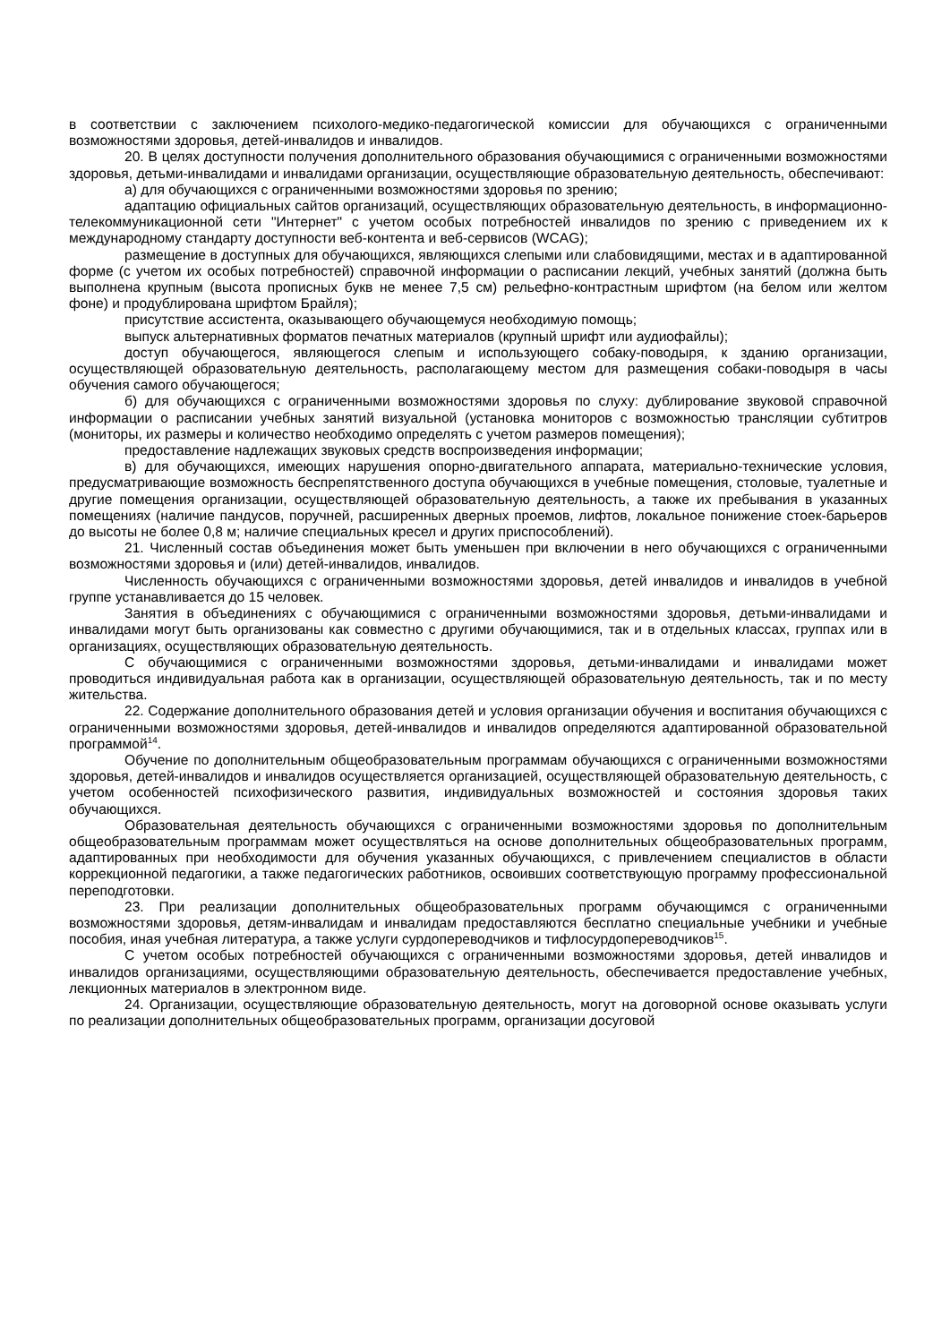в соответствии с заключением психолого-медико-педагогической комиссии для обучающихся с ограниченными возможностями здоровья, детей-инвалидов и инвалидов.
20. В целях доступности получения дополнительного образования обучающимися с ограниченными возможностями здоровья, детьми-инвалидами и инвалидами организации, осуществляющие образовательную деятельность, обеспечивают:
а) для обучающихся с ограниченными возможностями здоровья по зрению;
адаптацию официальных сайтов организаций, осуществляющих образовательную деятельность, в информационно-телекоммуникационной сети "Интернет" с учетом особых потребностей инвалидов по зрению с приведением их к международному стандарту доступности веб-контента и веб-сервисов (WCAG);
размещение в доступных для обучающихся, являющихся слепыми или слабовидящими, местах и в адаптированной форме (с учетом их особых потребностей) справочной информации о расписании лекций, учебных занятий (должна быть выполнена крупным (высота прописных букв не менее 7,5 см) рельефно-контрастным шрифтом (на белом или желтом фоне) и продублирована шрифтом Брайля);
присутствие ассистента, оказывающего обучающемуся необходимую помощь;
выпуск альтернативных форматов печатных материалов (крупный шрифт или аудиофайлы);
доступ обучающегося, являющегося слепым и использующего собаку-поводыря, к зданию организации, осуществляющей образовательную деятельность, располагающему местом для размещения собаки-поводыря в часы обучения самого обучающегося;
б) для обучающихся с ограниченными возможностями здоровья по слуху: дублирование звуковой справочной информации о расписании учебных занятий визуальной (установка мониторов с возможностью трансляции субтитров (мониторы, их размеры и количество необходимо определять с учетом размеров помещения);
предоставление надлежащих звуковых средств воспроизведения информации;
в) для обучающихся, имеющих нарушения опорно-двигательного аппарата, материально-технические условия, предусматривающие возможность беспрепятственного доступа обучающихся в учебные помещения, столовые, туалетные и другие помещения организации, осуществляющей образовательную деятельность, а также их пребывания в указанных помещениях (наличие пандусов, поручней, расширенных дверных проемов, лифтов, локальное понижение стоек-барьеров до высоты не более 0,8 м; наличие специальных кресел и других приспособлений).
21. Численный состав объединения может быть уменьшен при включении в него обучающихся с ограниченными возможностями здоровья и (или) детей-инвалидов, инвалидов.
Численность обучающихся с ограниченными возможностями здоровья, детей инвалидов и инвалидов в учебной группе устанавливается до 15 человек.
Занятия в объединениях с обучающимися с ограниченными возможностями здоровья, детьми-инвалидами и инвалидами могут быть организованы как совместно с другими обучающимися, так и в отдельных классах, группах или в организациях, осуществляющих образовательную деятельность.
С обучающимися с ограниченными возможностями здоровья, детьми-инвалидами и инвалидами может проводиться индивидуальная работа как в организации, осуществляющей образовательную деятельность, так и по месту жительства.
22. Содержание дополнительного образования детей и условия организации обучения и воспитания обучающихся с ограниченными возможностями здоровья, детей-инвалидов и инвалидов определяются адаптированной образовательной программой<sup>14</sup>.
Обучение по дополнительным общеобразовательным программам обучающихся с ограниченными возможностями здоровья, детей-инвалидов и инвалидов осуществляется организацией, осуществляющей образовательную деятельность, с учетом особенностей психофизического развития, индивидуальных возможностей и состояния здоровья таких обучающихся.
Образовательная деятельность обучающихся с ограниченными возможностями здоровья по дополнительным общеобразовательным программам может осуществляться на основе дополнительных общеобразовательных программ, адаптированных при необходимости для обучения указанных обучающихся, с привлечением специалистов в области коррекционной педагогики, а также педагогических работников, освоивших соответствующую программу профессиональной переподготовки.
23. При реализации дополнительных общеобразовательных программ обучающимся с ограниченными возможностями здоровья, детям-инвалидам и инвалидам предоставляются бесплатно специальные учебники и учебные пособия, иная учебная литература, а также услуги сурдопереводчиков и тифлосурдопереводчиков<sup>15</sup>.
С учетом особых потребностей обучающихся с ограниченными возможностями здоровья, детей инвалидов и инвалидов организациями, осуществляющими образовательную деятельность, обеспечивается предоставление учебных, лекционных материалов в электронном виде.
24. Организации, осуществляющие образовательную деятельность, могут на договорной основе оказывать услуги по реализации дополнительных общеобразовательных программ, организации досуговой